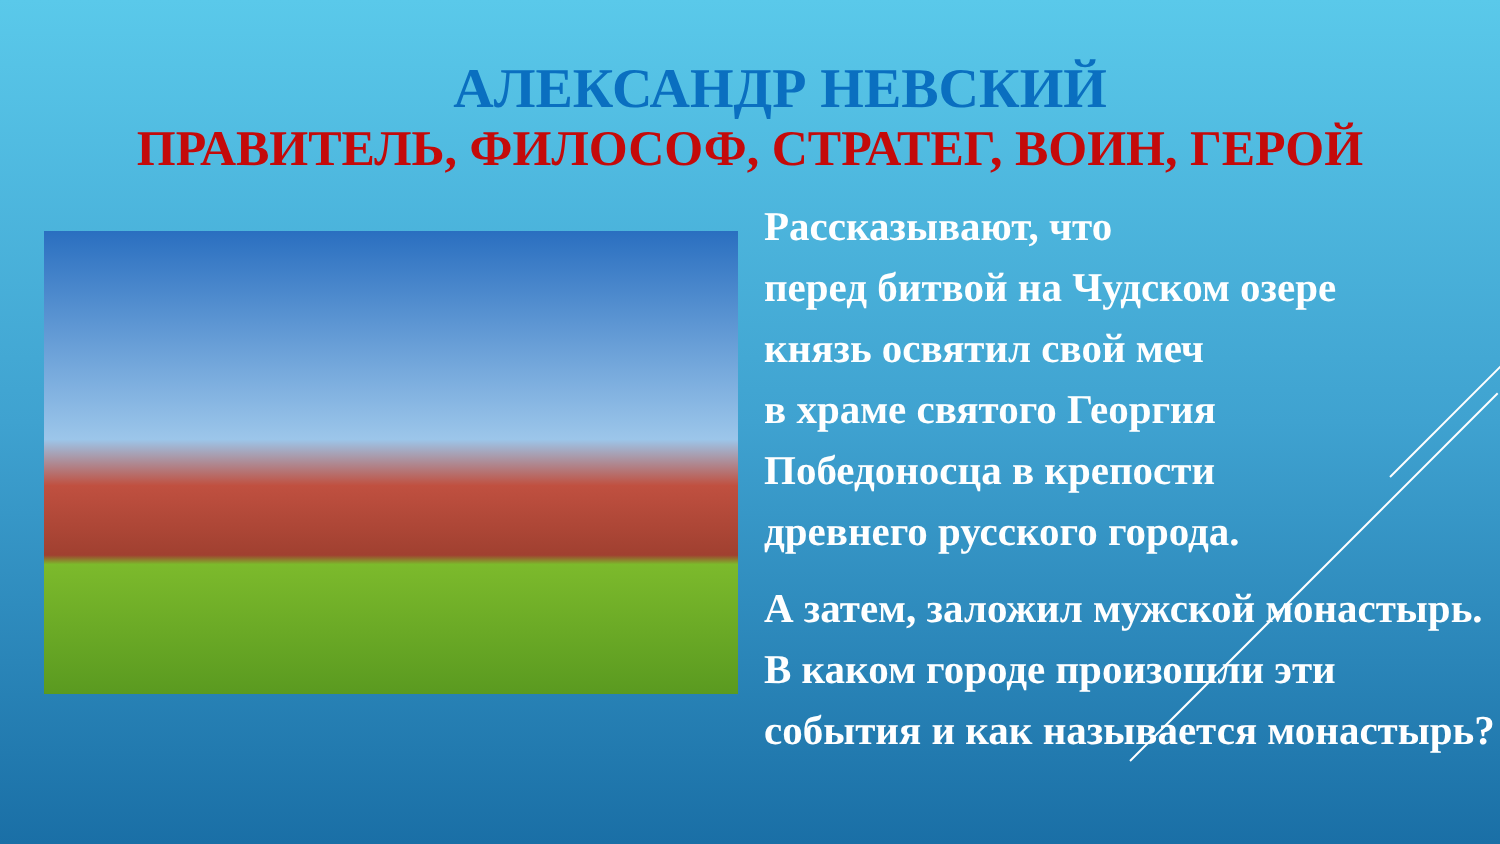АЛЕКСАНДР НЕВСКИЙ
ПРАВИТЕЛЬ, ФИЛОСОФ, СТРАТЕГ, ВОИН, ГЕРОЙ
Рассказывают, что
перед битвой на Чудском озере
князь освятил свой меч
в храме святого Георгия
Победоносца в крепости
древнего русского города.
А затем, заложил мужской монастырь. В каком городе произошли эти события и как называется монастырь?